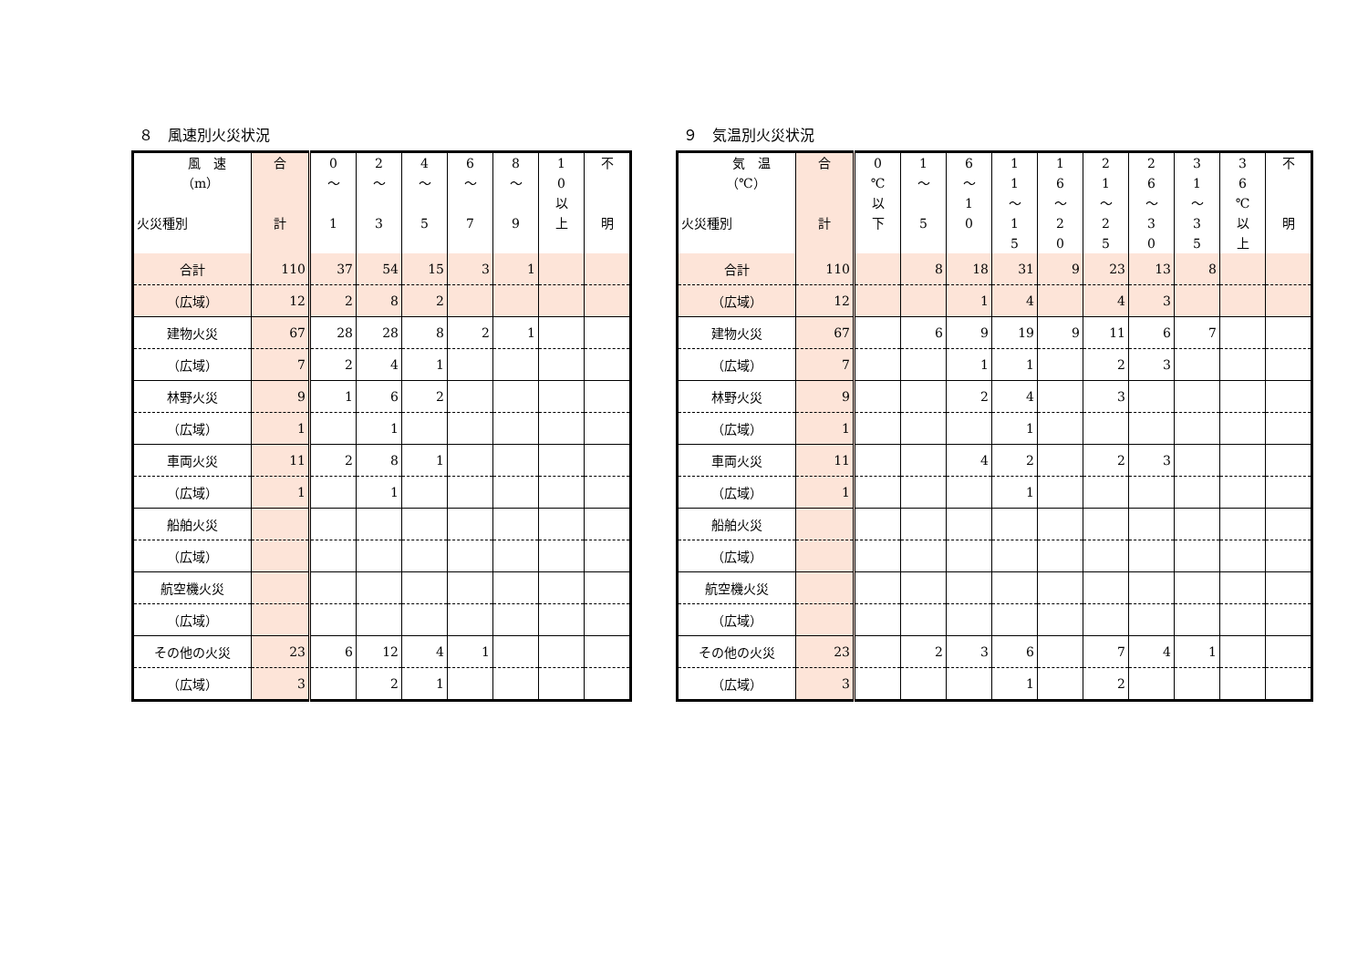８　風速別火災状況
| 風 速 （m） 火災種別 | 合 計 | 0 ～ 1 | 2 ～ 3 | 4 ～ 5 | 6 ～ 7 | 8 ～ 9 | 1 0 以 上 | 不 明 |
| --- | --- | --- | --- | --- | --- | --- | --- | --- |
| 合計 | 110 | 37 | 54 | 15 | 3 | 1 | | |
| （広域） | 12 | 2 | 8 | 2 | | | | |
| 建物火災 | 67 | 28 | 28 | 8 | 2 | 1 | | |
| （広域） | 7 | 2 | 4 | 1 | | | | |
| 林野火災 | 9 | 1 | 6 | 2 | | | | |
| （広域） | 1 | | 1 | | | | | |
| 車両火災 | 11 | 2 | 8 | 1 | | | | |
| （広域） | 1 | | 1 | | | | | |
| 船舶火災 | | | | | | | | |
| （広域） | | | | | | | | |
| 航空機火災 | | | | | | | | |
| （広域） | | | | | | | | |
| その他の火災 | 23 | 6 | 12 | 4 | 1 | | | |
| （広域） | 3 | | 2 | 1 | | | | |
９　気温別火災状況
| 気 温 （℃） 火災種別 | 合 計 | 0 ℃ 以 下 | 1 ～ 5 | 6 ～ 1 0 | 1 1 ～ 1 5 | 1 6 ～ 2 0 | 2 1 ～ 2 5 | 2 6 ～ 3 0 | 3 1 ～ 3 5 | 3 6 ℃ 以 上 | 不 明 |
| --- | --- | --- | --- | --- | --- | --- | --- | --- | --- | --- | --- |
| 合計 | 110 | | 8 | 18 | 31 | 9 | 23 | 13 | 8 | | |
| （広域） | 12 | | | 1 | 4 | | 4 | 3 | | | |
| 建物火災 | 67 | | 6 | 9 | 19 | 9 | 11 | 6 | 7 | | |
| （広域） | 7 | | | 1 | 1 | | 2 | 3 | | | |
| 林野火災 | 9 | | | 2 | 4 | | 3 | | | | |
| （広域） | 1 | | | | 1 | | | | | | |
| 車両火災 | 11 | | | 4 | 2 | | 2 | 3 | | | |
| （広域） | 1 | | | | 1 | | | | | | |
| 船舶火災 | | | | | | | | | | | |
| （広域） | | | | | | | | | | | |
| 航空機火災 | | | | | | | | | | | |
| （広域） | | | | | | | | | | | |
| その他の火災 | 23 | | 2 | 3 | 6 | | 7 | 4 | 1 | | |
| （広域） | 3 | | | | 1 | | 2 | | | | |